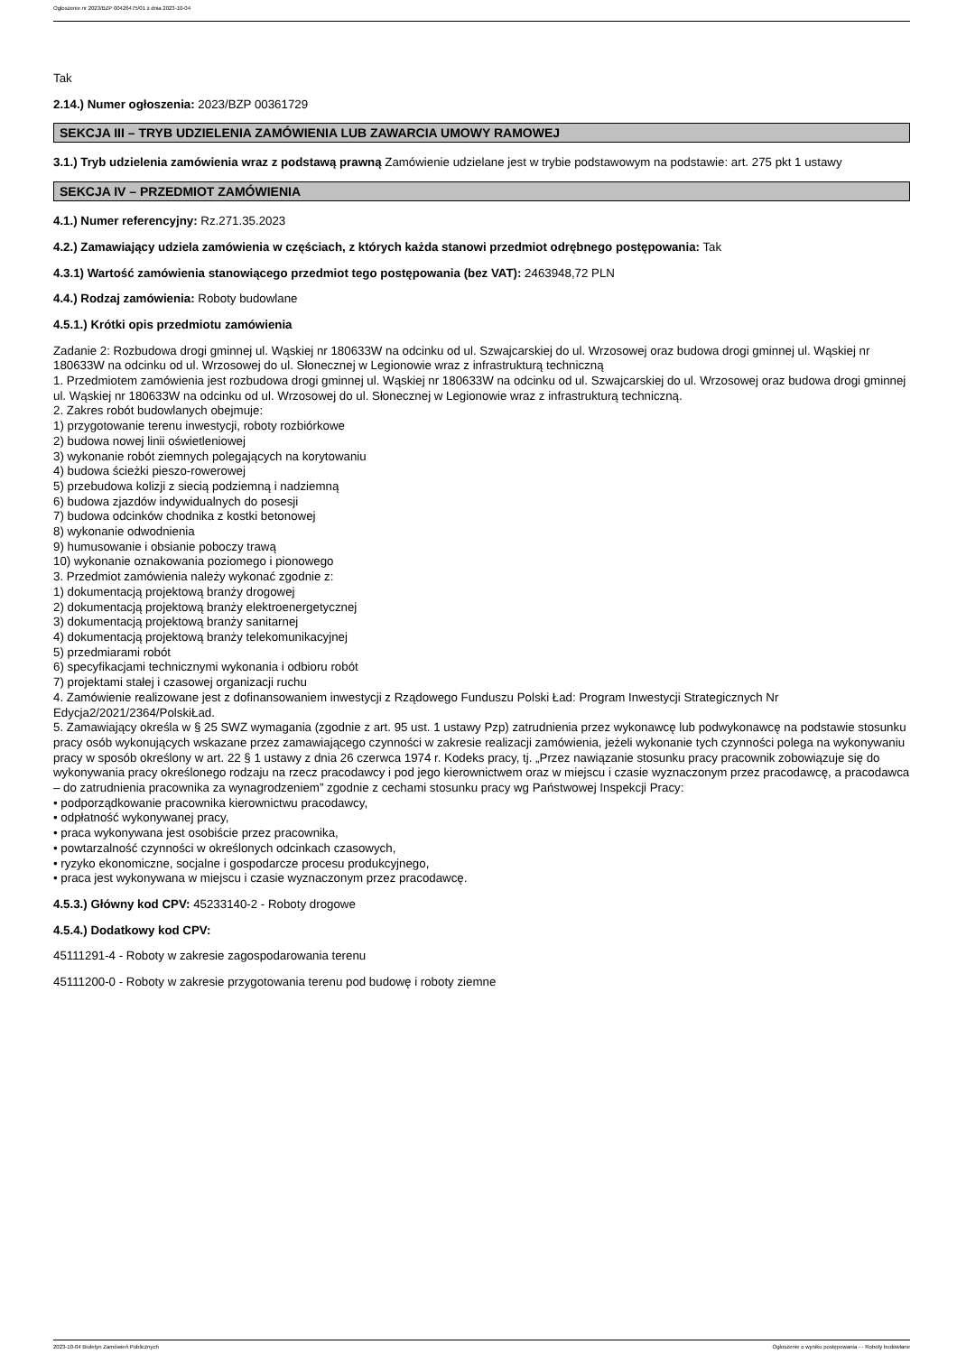Ogłoszenie nr 2023/BZP 00426475/01 z dnia 2023-10-04
Tak
2.14.) Numer ogłoszenia: 2023/BZP 00361729
SEKCJA III – TRYB UDZIELENIA ZAMÓWIENIA LUB ZAWARCIA UMOWY RAMOWEJ
3.1.) Tryb udzielenia zamówienia wraz z podstawą prawną Zamówienie udzielane jest w trybie podstawowym na podstawie: art. 275 pkt 1 ustawy
SEKCJA IV – PRZEDMIOT ZAMÓWIENIA
4.1.) Numer referencyjny: Rz.271.35.2023
4.2.) Zamawiający udziela zamówienia w częściach, z których każda stanowi przedmiot odrębnego postępowania: Tak
4.3.1) Wartość zamówienia stanowiącego przedmiot tego postępowania (bez VAT): 2463948,72 PLN
4.4.) Rodzaj zamówienia: Roboty budowlane
4.5.1.) Krótki opis przedmiotu zamówienia
Zadanie 2: Rozbudowa drogi gminnej ul. Wąskiej nr 180633W na odcinku od ul. Szwajcarskiej do ul. Wrzosowej oraz budowa drogi gminnej ul. Wąskiej nr 180633W na odcinku od ul. Wrzosowej do ul. Słonecznej w Legionowie wraz z infrastrukturą techniczną
1. Przedmiotem zamówienia jest rozbudowa drogi gminnej ul. Wąskiej nr 180633W na odcinku od ul. Szwajcarskiej do ul. Wrzosowej oraz budowa drogi gminnej ul. Wąskiej nr 180633W na odcinku od ul. Wrzosowej do ul. Słonecznej w Legionowie wraz z infrastrukturą techniczną.
2. Zakres robót budowlanych obejmuje:
1) przygotowanie terenu inwestycji, roboty rozbiórkowe
2) budowa nowej linii oświetleniowej
3) wykonanie robót ziemnych polegających na korytowaniu
4) budowa ścieżki pieszo-rowerowej
5) przebudowa kolizji z siecią podziemną i nadziemną
6) budowa zjazdów indywidualnych do posesji
7) budowa odcinków chodnika z kostki betonowej
8) wykonanie odwodnienia
9) humusowanie i obsianie poboczy trawą
10) wykonanie oznakowania poziomego i pionowego
3. Przedmiot zamówienia należy wykonać zgodnie z:
1) dokumentacją projektową branży drogowej
2) dokumentacją projektową branży elektroenergetycznej
3) dokumentacją projektową branży sanitarnej
4) dokumentacją projektową branży telekomunikacyjnej
5) przedmiarami robót
6) specyfikacjami technicznymi wykonania i odbioru robót
7) projektami stałej i czasowej organizacji ruchu
4. Zamówienie realizowane jest z dofinansowaniem inwestycji z Rządowego Funduszu Polski Ład: Program Inwestycji Strategicznych Nr Edycja2/2021/2364/PolskiŁad.
5. Zamawiający określa w § 25 SWZ wymagania (zgodnie z art. 95 ust. 1 ustawy Pzp) zatrudnienia przez wykonawcę lub podwykonawcę na podstawie stosunku pracy osób wykonujących wskazane przez zamawiającego czynności w zakresie realizacji zamówienia, jeżeli wykonanie tych czynności polega na wykonywaniu pracy w sposób określony w art. 22 § 1 ustawy z dnia 26 czerwca 1974 r. Kodeks pracy, tj. „Przez nawiązanie stosunku pracy pracownik zobowiązuje się do wykonywania pracy określonego rodzaju na rzecz pracodawcy i pod jego kierownictwem oraz w miejscu i czasie wyznaczonym przez pracodawcę, a pracodawca – do zatrudnienia pracownika za wynagrodzeniem” zgodnie z cechami stosunku pracy wg Państwowej Inspekcji Pracy:
• podporządkowanie pracownika kierownictwu pracodawcy,
• odpłatność wykonywanej pracy,
• praca wykonywana jest osobiście przez pracownika,
• powtarzalność czynności w określonych odcinkach czasowych,
• ryzyko ekonomiczne, socjalne i gospodarcze procesu produkcyjnego,
• praca jest wykonywana w miejscu i czasie wyznaczonym przez pracodawcę.
4.5.3.) Główny kod CPV: 45233140-2 - Roboty drogowe
4.5.4.) Dodatkowy kod CPV:
45111291-4 - Roboty w zakresie zagospodarowania terenu
45111200-0 - Roboty w zakresie przygotowania terenu pod budowę i roboty ziemne
2023-10-04 Biuletyn Zamówień Publicznych Ogłoszenie o wyniku postępowania - - Roboty budowlane